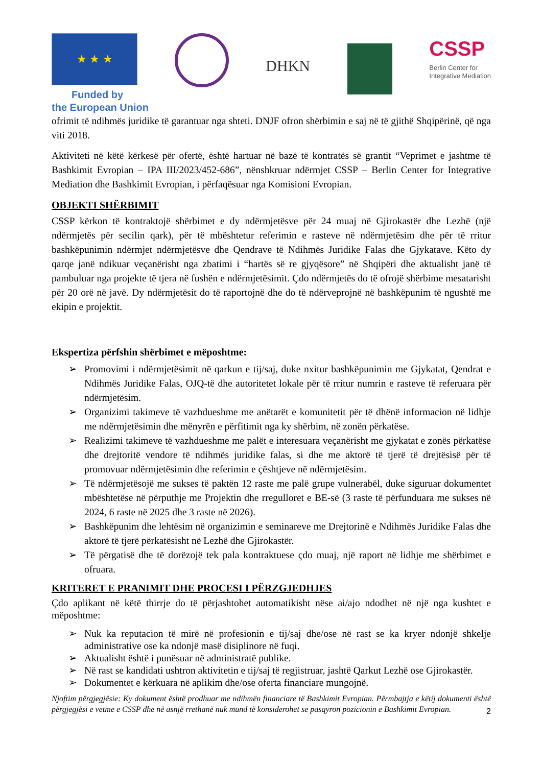★ ★ ★
DHKN
CSSP
Berlin Center for
Integrative Mediation
Funded by
the European Union
ofrimit të ndihmës juridike të garantuar nga shteti. DNJF ofron shërbimin e saj në të gjithë Shqipërinë, që nga viti 2018.
Aktiviteti në këtë kërkesë për ofertë, është hartuar në bazë të kontratës së grantit “Veprimet e jashtme të Bashkimit Evropian – IPA III/2023/452-686”, nënshkruar ndërmjet CSSP – Berlin Center for Integrative Mediation dhe Bashkimit Evropian, i përfaqësuar nga Komisioni Evropian.
OBJEKTI SHËRBIMIT
CSSP kërkon të kontraktojë shërbimet e dy ndërmjetësve për 24 muaj në Gjirokastër dhe Lezhë (një ndërmjetës për secilin qark), për të mbështetur referimin e rasteve në ndërmjetësim dhe për të rritur bashkëpunimin ndërmjet ndërmjetësve dhe Qendrave të Ndihmës Juridike Falas dhe Gjykatave. Këto dy qarqe janë ndikuar veçanërisht nga zbatimi i “hartës së re gjyqësore” në Shqipëri dhe aktualisht janë të pambuluar nga projekte të tjera në fushën e ndërmjetësimit. Çdo ndërmjetës do të ofrojë shërbime mesatarisht për 20 orë në javë. Dy ndërmjetësit do të raportojnë dhe do të ndërveprojnë në bashkëpunim të ngushtë me ekipin e projektit.
Ekspertiza përfshin shërbimet e mëposhtme:
➢ Promovimi i ndërmjetësimit në qarkun e tij/saj, duke nxitur bashkëpunimin me Gjykatat, Qendrat e Ndihmës Juridike Falas, OJQ-të dhe autoritetet lokale për të rritur numrin e rasteve të referuara për ndërmjetësim.
➢ Organizimi takimeve të vazhdueshme me anëtarët e komunitetit për të dhënë informacion në lidhje me ndërmjetësimin dhe mënyrën e përfitimit nga ky shërbim, në zonën përkatëse.
➢ Realizimi takimeve të vazhdueshme me palët e interesuara veçanërisht me gjykatat e zonës përkatëse dhe drejtoritë vendore të ndihmës juridike falas, si dhe me aktorë të tjerë të drejtësisë për të promovuar ndërmjetësimin dhe referimin e çështjeve në ndërmjetësim.
➢ Të ndërmjetësojë me sukses të paktën 12 raste me palë grupe vulnerabël, duke siguruar dokumentet mbështetëse në përputhje me Projektin dhe rregulloret e BE-së (3 raste të përfunduara me sukses në 2024, 6 raste në 2025 dhe 3 raste në 2026).
➢ Bashkëpunim dhe lehtësim në organizimin e seminareve me Drejtorinë e Ndihmës Juridike Falas dhe aktorë të tjerë përkatësisht në Lezhë dhe Gjirokastër.
➢ Të përgatisë dhe të dorëzojë tek pala kontraktuese çdo muaj, një raport në lidhje me shërbimet e ofruara.
KRITERET E PRANIMIT DHE PROCESI I PËRZGJEDHJES
Çdo aplikant në këtë thirrje do të përjashtohet automatikisht nëse ai/ajo ndodhet në një nga kushtet e mëposhtme:
➢ Nuk ka reputacion të mirë në profesionin e tij/saj dhe/ose në rast se ka kryer ndonjë shkelje administrative ose ka ndonjë masë disiplinore në fuqi.
➢ Aktualisht është i punësuar në administratë publike.
➢ Në rast se kandidati ushtron aktivitetin e tij/saj të regjistruar, jashtë Qarkut Lezhë ose Gjirokastër.
➢ Dokumentet e kërkuara në aplikim dhe/ose oferta financiare mungojnë.
Njoftim përgjegjësie: Ky dokument është prodhuar me ndihmën financiare të Bashkimit Evropian. Përmbajtja e këtij dokumenti është përgjegjësi e vetme e CSSP dhe në asnjë rrethanë nuk mund të konsiderohet se pasqyron pozicionin e Bashkimit Evropian.
2